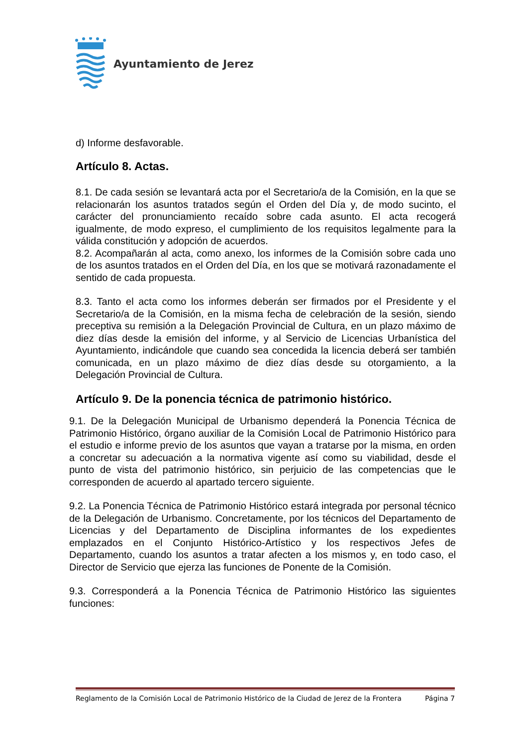Ayuntamiento de Jerez
d) Informe desfavorable.
Artículo 8. Actas.
8.1. De cada sesión se levantará acta por el Secretario/a de la Comisión, en la que se relacionarán los asuntos tratados según el Orden del Día y, de modo sucinto, el carácter del pronunciamiento recaído sobre cada asunto. El acta recogerá igualmente, de modo expreso, el cumplimiento de los requisitos legalmente para la válida constitución y adopción de acuerdos.
8.2. Acompañarán al acta, como anexo, los informes de la Comisión sobre cada uno de los asuntos tratados en el Orden del Día, en los que se motivará razonadamente el sentido de cada propuesta.
8.3. Tanto el acta como los informes deberán ser firmados por el Presidente y el Secretario/a de la Comisión, en la misma fecha de celebración de la sesión, siendo preceptiva su remisión a la Delegación Provincial de Cultura, en un plazo máximo de diez días desde la emisión del informe, y al Servicio de Licencias Urbanística del Ayuntamiento, indicándole que cuando sea concedida la licencia deberá ser también comunicada, en un plazo máximo de diez días desde su otorgamiento, a la Delegación Provincial de Cultura.
Artículo 9. De la ponencia técnica de patrimonio histórico.
9.1. De la Delegación Municipal de Urbanismo dependerá la Ponencia Técnica de Patrimonio Histórico, órgano auxiliar de la Comisión Local de Patrimonio Histórico para el estudio e informe previo de los asuntos que vayan a tratarse por la misma, en orden a concretar su adecuación a la normativa vigente así como su viabilidad, desde el punto de vista del patrimonio histórico, sin perjuicio de las competencias que le corresponden de acuerdo al apartado tercero siguiente.
9.2. La Ponencia Técnica de Patrimonio Histórico estará integrada por personal técnico de la Delegación de Urbanismo. Concretamente, por los técnicos del Departamento de Licencias y del Departamento de Disciplina informantes de los expedientes emplazados en el Conjunto Histórico-Artístico y los respectivos Jefes de Departamento, cuando los asuntos a tratar afecten a los mismos y, en todo caso, el Director de Servicio que ejerza las funciones de Ponente de la Comisión.
9.3. Corresponderá a la Ponencia Técnica de Patrimonio Histórico las siguientes funciones:
Reglamento de la Comisión Local de Patrimonio Histórico de la Ciudad de Jerez de la Frontera Página 7